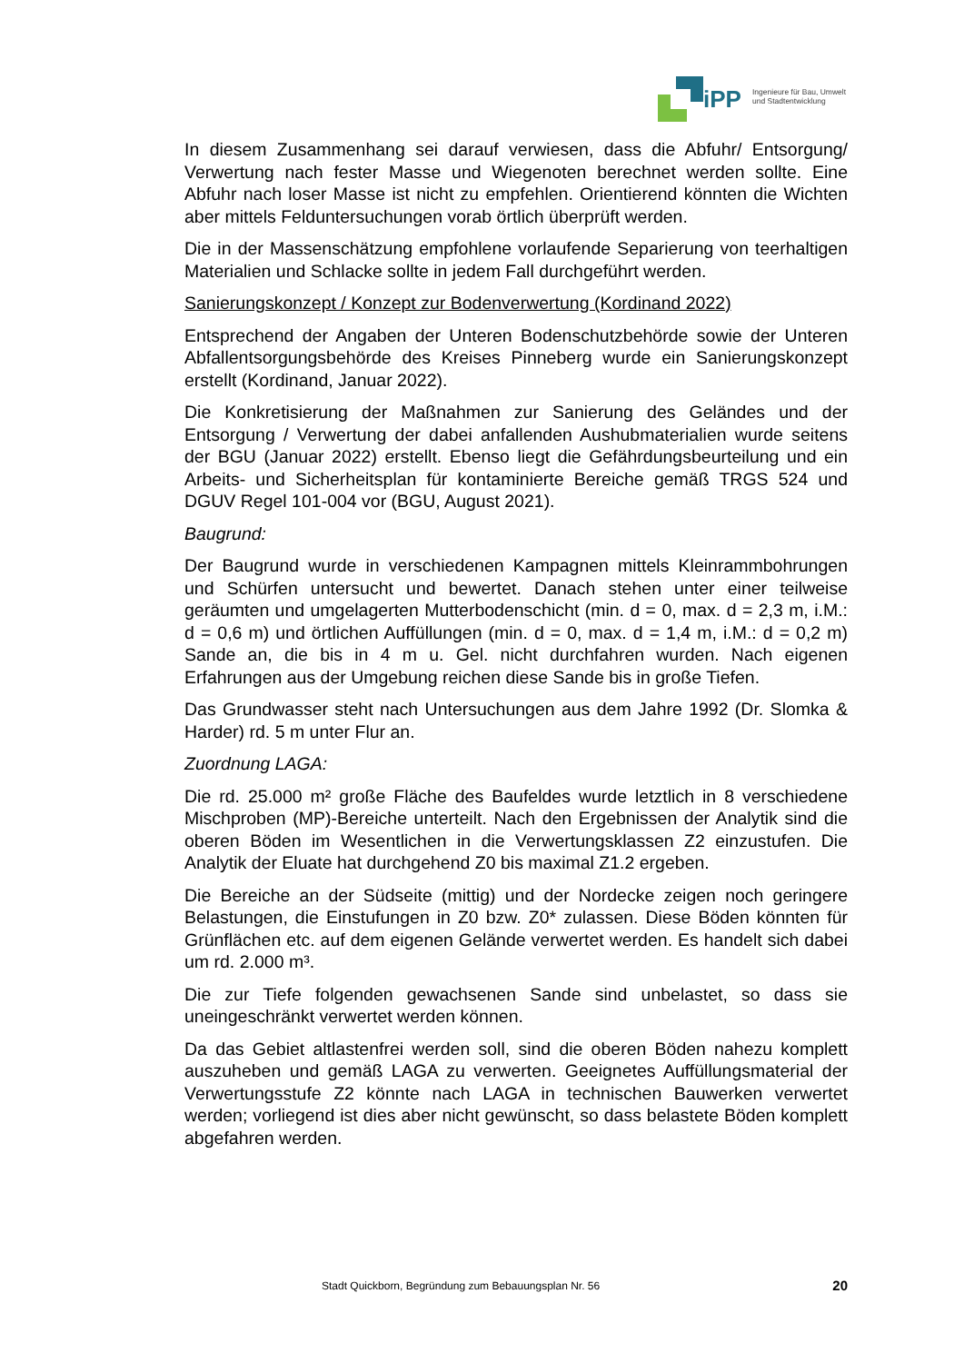iPP Ingenieure für Bau, Umwelt
und Stadtentwicklung
In diesem Zusammenhang sei darauf verwiesen, dass die Abfuhr/ Entsorgung/ Verwertung nach fester Masse und Wiegenoten berechnet werden sollte. Eine Abfuhr nach loser Masse ist nicht zu empfehlen. Orientierend könnten die Wichten aber mittels Felduntersuchungen vorab örtlich überprüft werden.
Die in der Massenschätzung empfohlene vorlaufende Separierung von teerhaltigen Materialien und Schlacke sollte in jedem Fall durchgeführt werden.
Sanierungskonzept / Konzept zur Bodenverwertung (Kordinand 2022)
Entsprechend der Angaben der Unteren Bodenschutzbehörde sowie der Unteren Abfallentsorgungsbehörde des Kreises Pinneberg wurde ein Sanierungskonzept erstellt (Kordinand, Januar 2022).
Die Konkretisierung der Maßnahmen zur Sanierung des Geländes und der Entsorgung / Verwertung der dabei anfallenden Aushubmaterialien wurde seitens der BGU (Januar 2022) erstellt. Ebenso liegt die Gefährdungsbeurteilung und ein Arbeits- und Sicherheitsplan für kontaminierte Bereiche gemäß TRGS 524 und DGUV Regel 101-004 vor (BGU, August 2021).
Baugrund:
Der Baugrund wurde in verschiedenen Kampagnen mittels Kleinrammbohrungen und Schürfen untersucht und bewertet. Danach stehen unter einer teilweise geräumten und umgelagerten Mutterbodenschicht (min. d = 0, max. d = 2,3 m, i.M.: d = 0,6 m) und örtlichen Auffüllungen (min. d = 0, max. d = 1,4 m, i.M.: d = 0,2 m) Sande an, die bis in 4 m u. Gel. nicht durchfahren wurden. Nach eigenen Erfahrungen aus der Umgebung reichen diese Sande bis in große Tiefen.
Das Grundwasser steht nach Untersuchungen aus dem Jahre 1992 (Dr. Slomka & Harder) rd. 5 m unter Flur an.
Zuordnung LAGA:
Die rd. 25.000 m² große Fläche des Baufeldes wurde letztlich in 8 verschiedene Mischproben (MP)-Bereiche unterteilt. Nach den Ergebnissen der Analytik sind die oberen Böden im Wesentlichen in die Verwertungsklassen Z2 einzustufen. Die Analytik der Eluate hat durchgehend Z0 bis maximal Z1.2 ergeben.
Die Bereiche an der Südseite (mittig) und der Nordecke zeigen noch geringere Belastungen, die Einstufungen in Z0 bzw. Z0* zulassen. Diese Böden könnten für Grünflächen etc. auf dem eigenen Gelände verwertet werden. Es handelt sich dabei um rd. 2.000 m³.
Die zur Tiefe folgenden gewachsenen Sande sind unbelastet, so dass sie uneingeschränkt verwertet werden können.
Da das Gebiet altlastenfrei werden soll, sind die oberen Böden nahezu komplett auszuheben und gemäß LAGA zu verwerten. Geeignetes Auffüllungsmaterial der Verwertungsstufe Z2 könnte nach LAGA in technischen Bauwerken verwertet werden; vorliegend ist dies aber nicht gewünscht, so dass belastete Böden komplett abgefahren werden.
Stadt Quickborn, Begründung zum Bebauungsplan Nr. 56 20